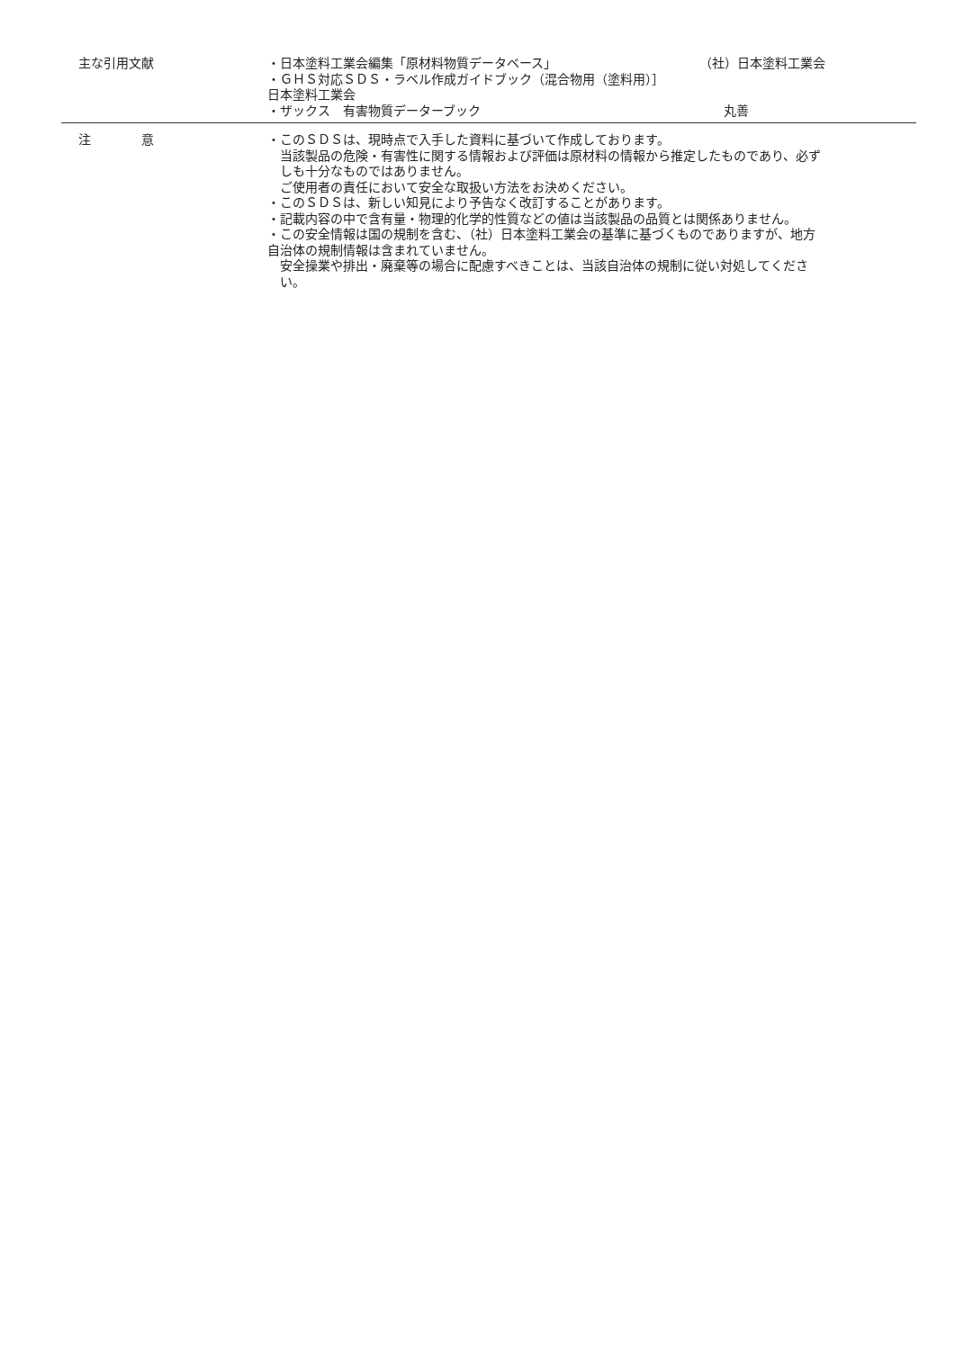主な引用文献 ・日本塗料工業会編集「原材料物質データベース」 （社）日本塗料工業会
・ＧＨＳ対応ＳＤＳ・ラベル作成ガイドブック（混合物用（塗料用）］
日本塗料工業会
・ザックス　有害物質データーブック 丸善
注　　　　意 ・このＳＤＳは、現時点で入手した資料に基づいて作成しております。
当該製品の危険・有害性に関する情報および評価は原材料の情報から推定したものであり、必ずしも十分なものではありません。
ご使用者の責任において安全な取扱い方法をお決めください。
・このＳＤＳは、新しい知見により予告なく改訂することがあります。
・記載内容の中で含有量・物理的化学的性質などの値は当該製品の品質とは関係ありません。
・この安全情報は国の規制を含む、（社）日本塗料工業会の基準に基づくものでありますが、地方自治体の規制情報は含まれていません。
安全操業や排出・廃棄等の場合に配慮すべきことは、当該自治体の規制に従い対処してください。